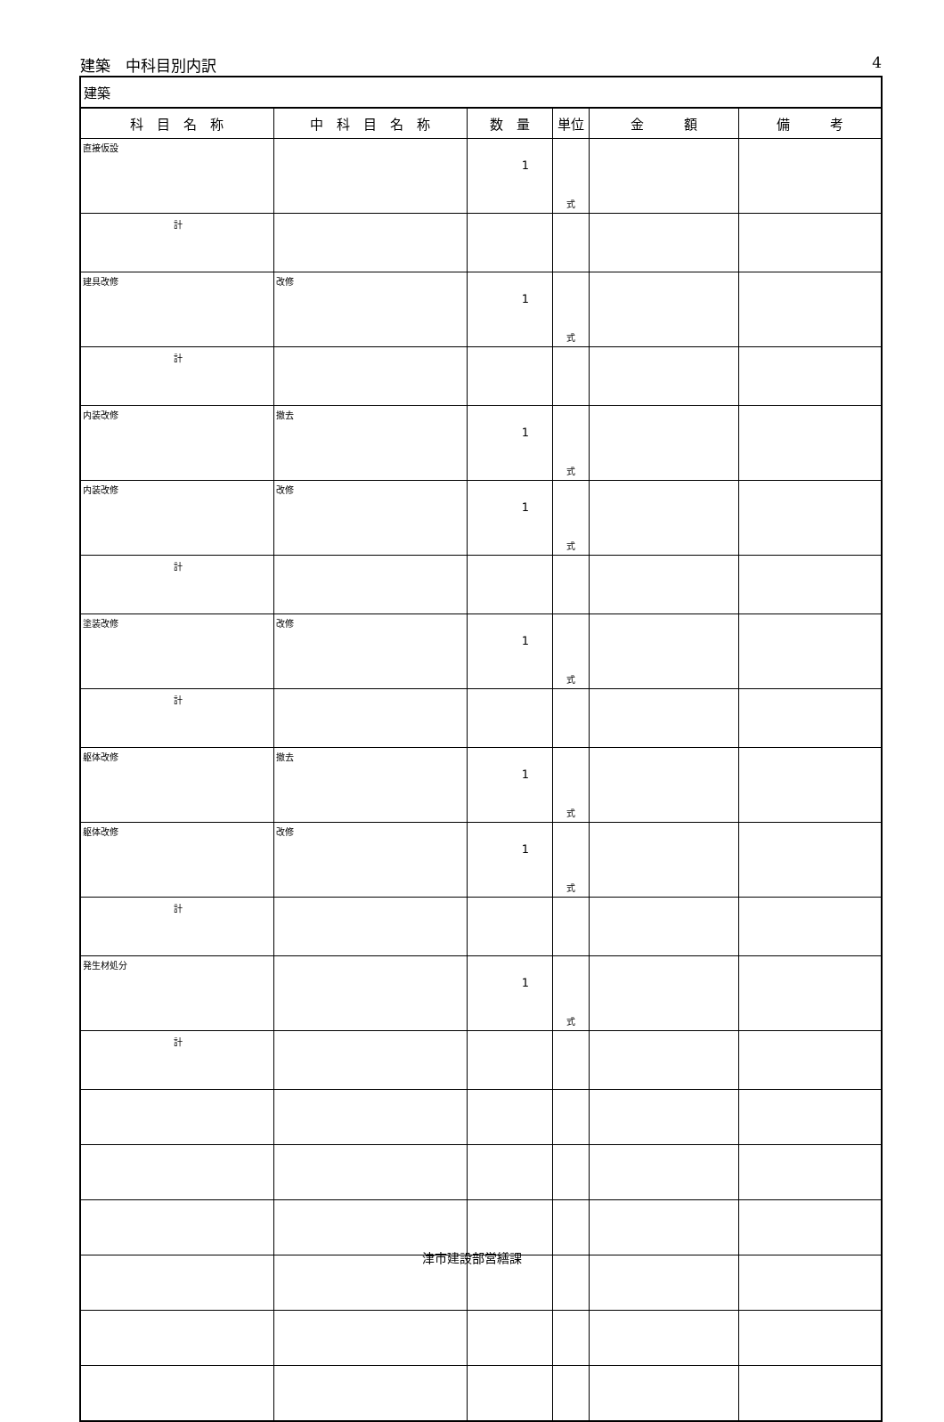建築　中科目別内訳 4
| 建築 | | | | | |
| 科 目 名 称 | 中 科 目 名 称 | 数 量 | 単位 | 金 額 | 備 考 |
| 直接仮設 | | 1 | 式 | | |
| 計 | | | | | |
| 建具改修 | 改修 | 1 | 式 | | |
| 計 | | | | | |
| 内装改修 | 撤去 | 1 | 式 | | |
| 内装改修 | 改修 | 1 | 式 | | |
| 計 | | | | | |
| 塗装改修 | 改修 | 1 | 式 | | |
| 計 | | | | | |
| 躯体改修 | 撤去 | 1 | 式 | | |
| 躯体改修 | 改修 | 1 | 式 | | |
| 計 | | | | | |
| 発生材処分 | | 1 | 式 | | |
| 計 | | | | | |
津市建設部営繕課